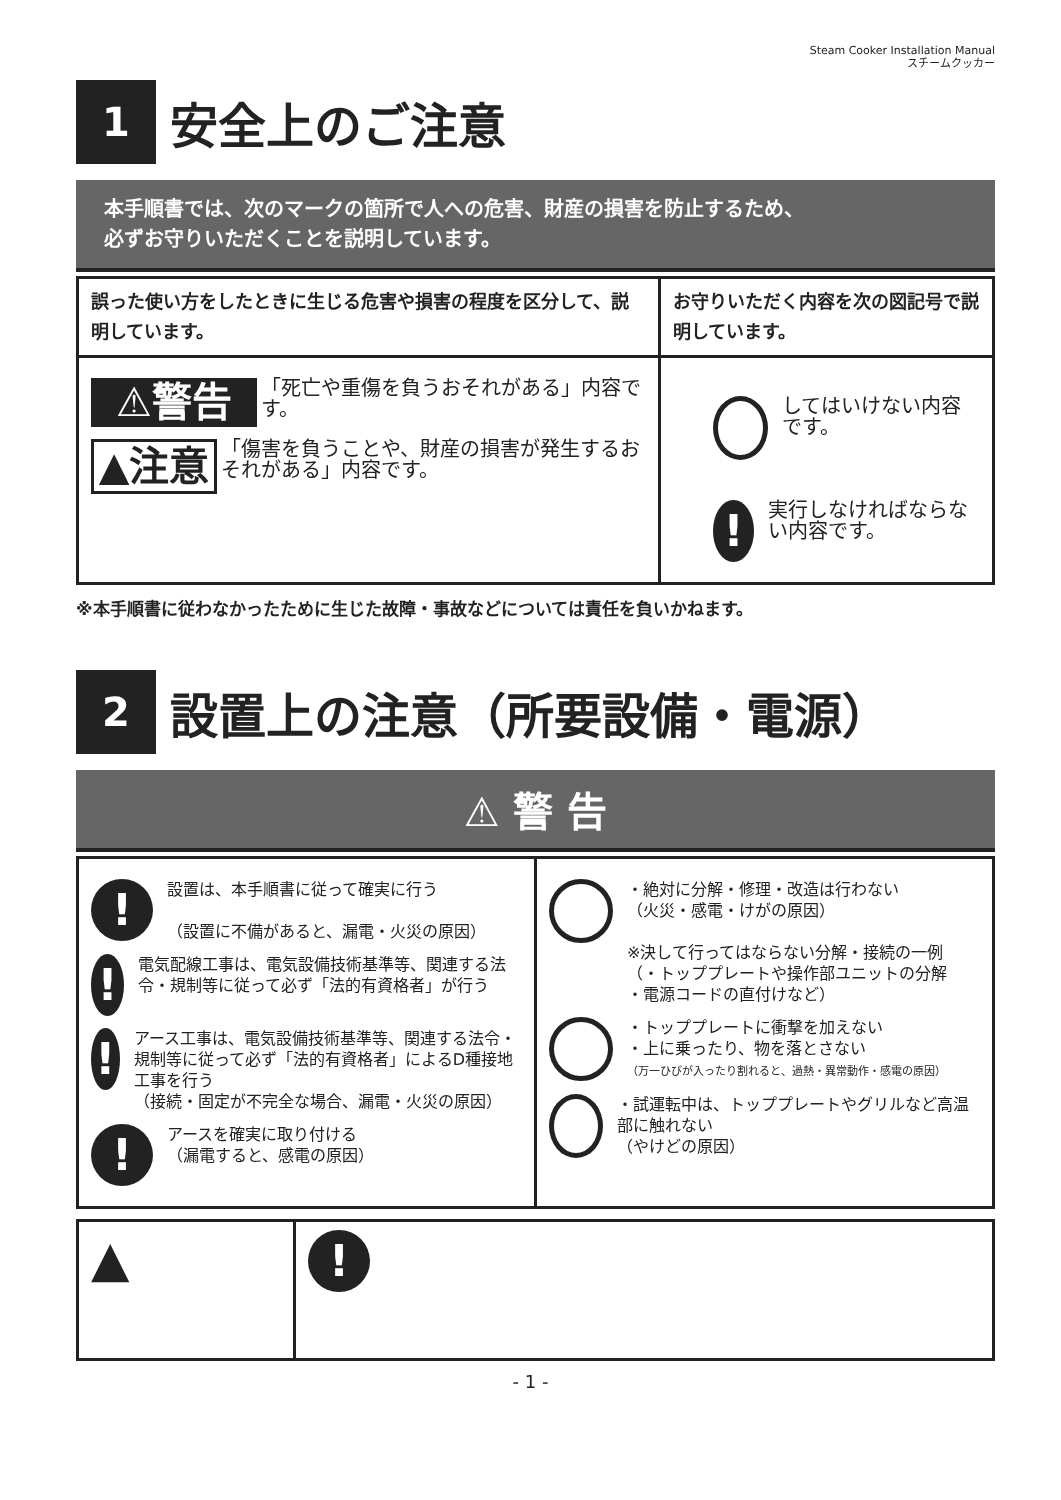Steam Cooker Installation Manual
スチームクッカー
1
安全上のご注意
本手順書では、次のマークの箇所で人への危害、財産の損害を防止するため、
必ずお守りいただくことを説明しています。
| 誤った使い方をしたときに生じる危害や損害の程度を区分して、説明しています。 | お守りいただく内容を次の図記号で説明しています。 |
| --- | --- |
| ⚠警告 「死亡や重傷を負うおそれがある」内容です。 ▲注意 「傷害を負うことや、財産の損害が発生するおそれがある」内容です。 | してはいけない内容です。 ! 実行しなければならない内容です。 |
※本手順書に従わなかったために生じた故障・事故などについては責任を負いかねます。
2
設置上の注意（所要設備・電源）
⚠ 警 告
| ! 設置は、本手順書に従って確実に行う （設置に不備があると、漏電・火災の原因） ! 電気配線工事は、電気設備技術基準等、関連する法令・規制等に従って必ず「法的有資格者」が行う ! アース工事は、電気設備技術基準等、関連する法令・規制等に従って必ず「法的有資格者」によるD種接地工事を行う （接続・固定が不完全な場合、漏電・火災の原因） ! アースを確実に取り付ける （漏電すると、感電の原因） | ・絶対に分解・修理・改造は行わない （火災・感電・けがの原因） ※決して行ってはならない分解・接続の一例 （・トッププレートや操作部ユニットの分解 ・電源コードの直付けなど） ・トッププレートに衝撃を加えない ・上に乗ったり、物を落とさない （万一ひびが入ったり割れると、過熱・異常動作・感電の原因） ・試運転中は、トッププレートやグリルなど高温部に触れない （やけどの原因） |
| ▲ | ! |
- 1 -